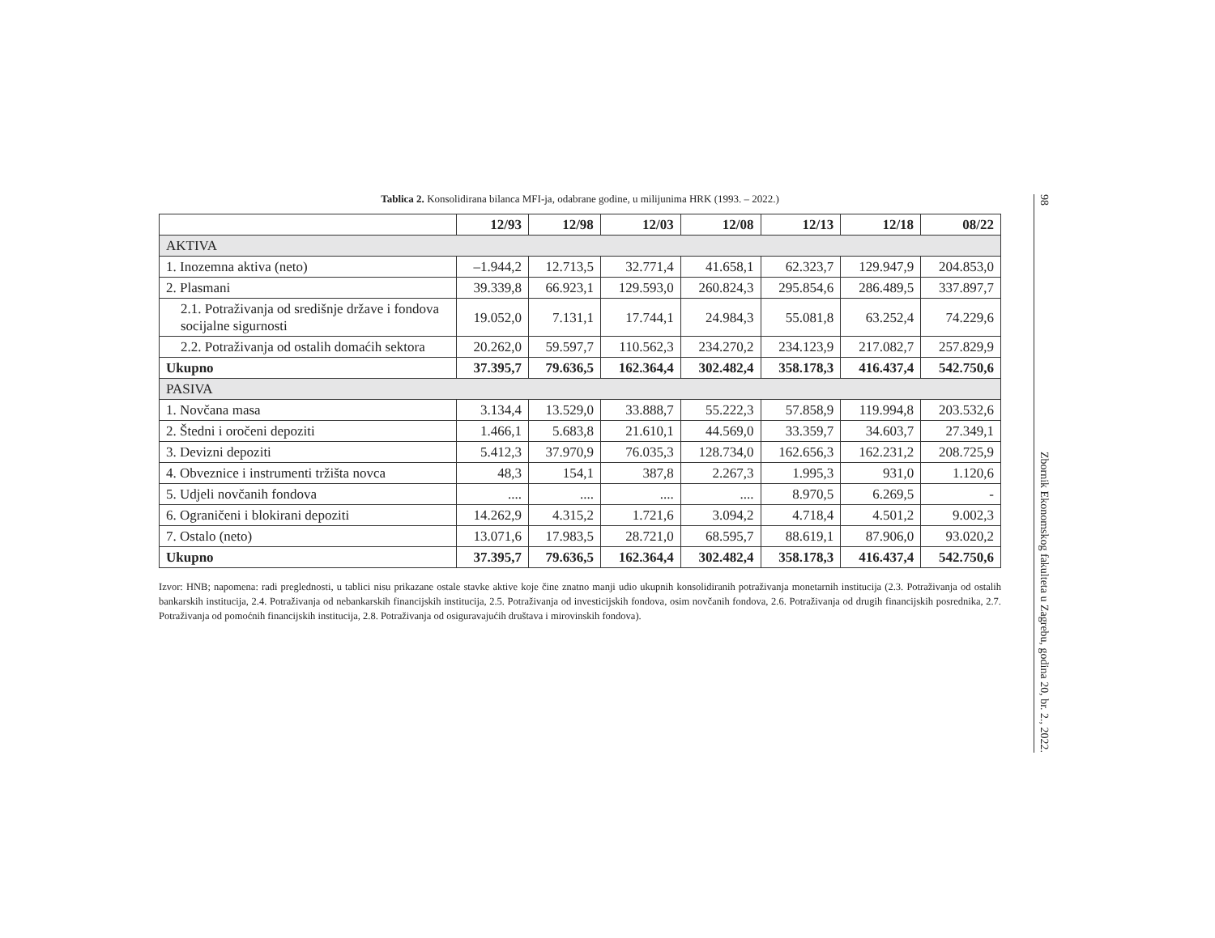Tablica 2. Konsolidirana bilanca MFI-ja, odabrane godine, u milijunima HRK (1993. – 2022.)
| | 12/93 | 12/98 | 12/03 | 12/08 | 12/13 | 12/18 | 08/22 |
| --- | --- | --- | --- | --- | --- | --- | --- |
| AKTIVA | | | | | | | |
| 1. Inozemna aktiva (neto) | –1.944,2 | 12.713,5 | 32.771,4 | 41.658,1 | 62.323,7 | 129.947,9 | 204.853,0 |
| 2. Plasmani | 39.339,8 | 66.923,1 | 129.593,0 | 260.824,3 | 295.854,6 | 286.489,5 | 337.897,7 |
| 2.1. Potraživanja od središnje države i fondova socijalne sigurnosti | 19.052,0 | 7.131,1 | 17.744,1 | 24.984,3 | 55.081,8 | 63.252,4 | 74.229,6 |
| 2.2. Potraživanja od ostalih domaćih sektora | 20.262,0 | 59.597,7 | 110.562,3 | 234.270,2 | 234.123,9 | 217.082,7 | 257.829,9 |
| Ukupno | 37.395,7 | 79.636,5 | 162.364,4 | 302.482,4 | 358.178,3 | 416.437,4 | 542.750,6 |
| PASIVA | | | | | | | |
| 1. Novčana masa | 3.134,4 | 13.529,0 | 33.888,7 | 55.222,3 | 57.858,9 | 119.994,8 | 203.532,6 |
| 2. Štedni i oročeni depoziti | 1.466,1 | 5.683,8 | 21.610,1 | 44.569,0 | 33.359,7 | 34.603,7 | 27.349,1 |
| 3. Devizni depoziti | 5.412,3 | 37.970,9 | 76.035,3 | 128.734,0 | 162.656,3 | 162.231,2 | 208.725,9 |
| 4. Obveznice i instrumenti tržišta novca | 48,3 | 154,1 | 387,8 | 2.267,3 | 1.995,3 | 931,0 | 1.120,6 |
| 5. Udjeli novčanih fondova | .... | .... | .... | .... | 8.970,5 | 6.269,5 | - |
| 6. Ograničeni i blokirani depoziti | 14.262,9 | 4.315,2 | 1.721,6 | 3.094,2 | 4.718,4 | 4.501,2 | 9.002,3 |
| 7. Ostalo (neto) | 13.071,6 | 17.983,5 | 28.721,0 | 68.595,7 | 88.619,1 | 87.906,0 | 93.020,2 |
| Ukupno | 37.395,7 | 79.636,5 | 162.364,4 | 302.482,4 | 358.178,3 | 416.437,4 | 542.750,6 |
Izvor: HNB; napomena: radi preglednosti, u tablici nisu prikazane ostale stavke aktive koje čine znatno manji udio ukupnih konsolidiranih potraživanja monetarnih institucija (2.3. Potraživanja od ostalih bankarskih institucija, 2.4. Potraživanja od nebankarskih financijskih institucija, 2.5. Potraživanja od investicijskih fondova, osim novčanih fondova, 2.6. Potraživanja od drugih financijskih posrednika, 2.7. Potraživanja od pomoćnih financijskih institucija, 2.8. Potraživanja od osiguravajućih društava i mirovinskih fondova).
98 Zbornik Ekonomskog fakulteta u Zagrebu, godina 20, br. 2., 2022.